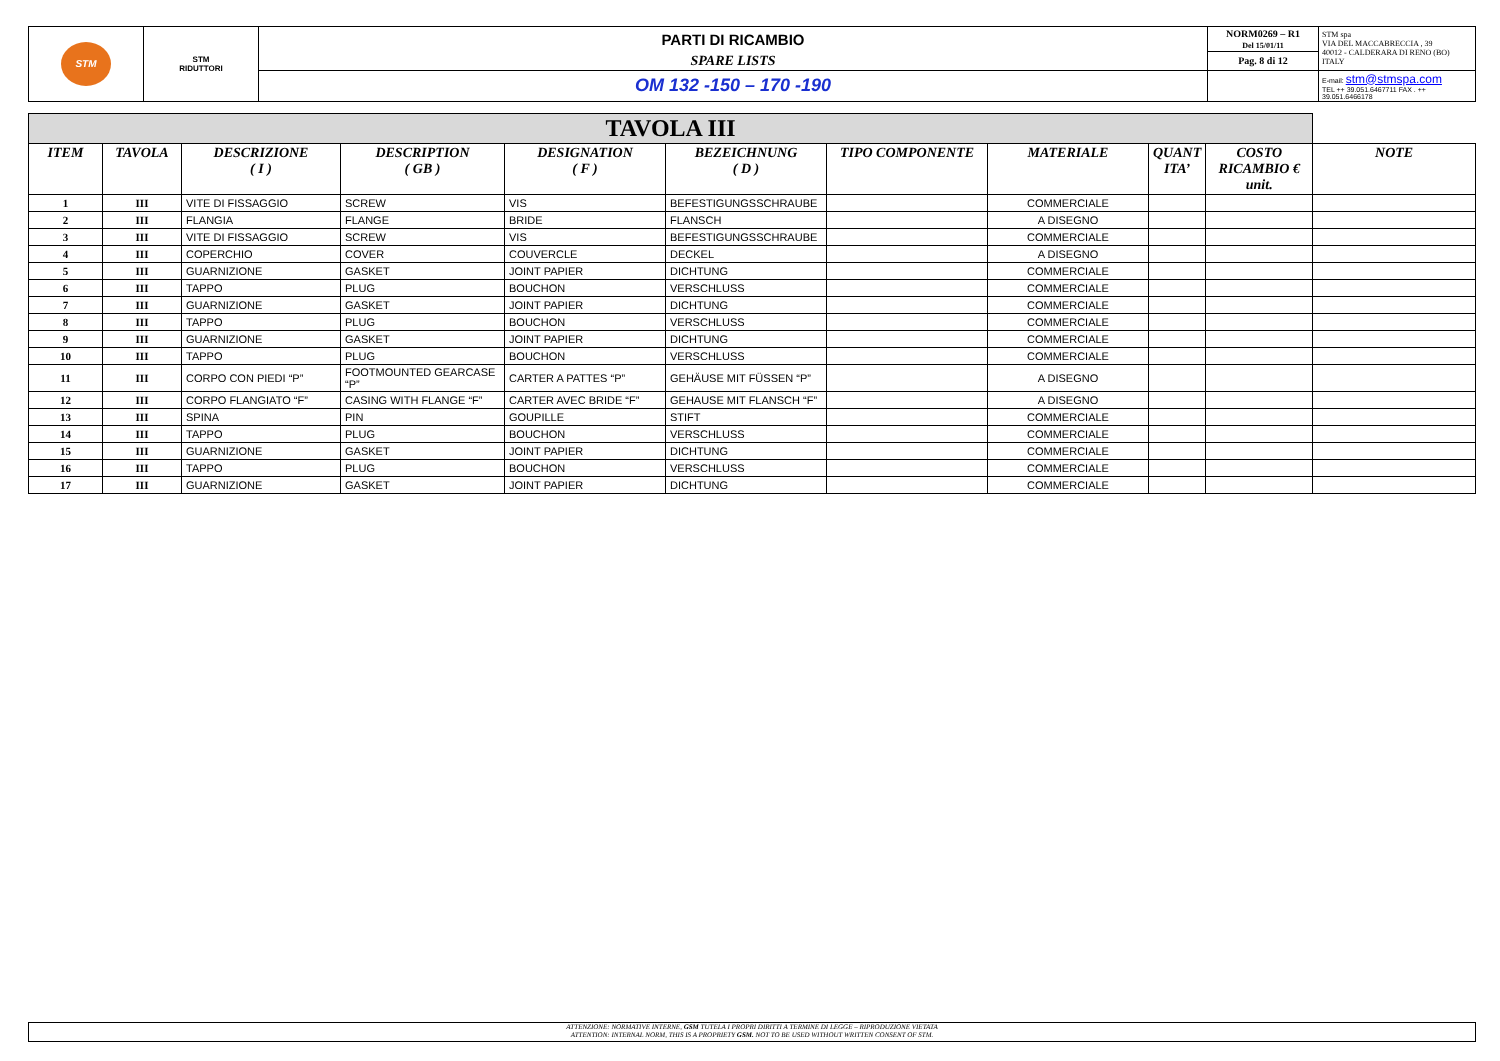| STM | STM RIDUTTORI | PARTI DI RICAMBIO | NORM0269 – R1 Del 15/01/11 | STM spa VIA DEL MACCABRECCIA , 39 40012 - CALDERARA DI RENO (BO) ITALY |
| | | SPARE LISTS | Pag. 8 di 12 | |
| | | OM 132 -150 – 170 -190 | | E-mail: stm@stmspa.com TEL ++ 39.051.6467711 FAX . ++ 39.051.6466178 |
| TAVOLA III | | | | | | | | | | |
| ITEM | TAVOLA | DESCRIZIONE ( I ) | DESCRIPTION ( GB ) | DESIGNATION ( F ) | BEZEICHNUNG ( D ) | TIPO COMPONENTE | MATERIALE | QUANT ITA’ | COSTO RICAMBIO € unit. | NOTE |
| 1 | III | VITE DI FISSAGGIO | SCREW | VIS | BEFESTIGUNGSSCHRAUBE | | COMMERCIALE | | | |
| 2 | III | FLANGIA | FLANGE | BRIDE | FLANSCH | | A DISEGNO | | | |
| 3 | III | VITE DI FISSAGGIO | SCREW | VIS | BEFESTIGUNGSSCHRAUBE | | COMMERCIALE | | | |
| 4 | III | COPERCHIO | COVER | COUVERCLE | DECKEL | | A DISEGNO | | | |
| 5 | III | GUARNIZIONE | GASKET | JOINT PAPIER | DICHTUNG | | COMMERCIALE | | | |
| 6 | III | TAPPO | PLUG | BOUCHON | VERSCHLUSS | | COMMERCIALE | | | |
| 7 | III | GUARNIZIONE | GASKET | JOINT PAPIER | DICHTUNG | | COMMERCIALE | | | |
| 8 | III | TAPPO | PLUG | BOUCHON | VERSCHLUSS | | COMMERCIALE | | | |
| 9 | III | GUARNIZIONE | GASKET | JOINT PAPIER | DICHTUNG | | COMMERCIALE | | | |
| 10 | III | TAPPO | PLUG | BOUCHON | VERSCHLUSS | | COMMERCIALE | | | |
| 11 | III | CORPO CON PIEDI “P” | FOOTMOUNTED GEARCASE “P” | CARTER A PATTES “P” | GEHÄUSE MIT FÜSSEN “P” | | A DISEGNO | | | |
| 12 | III | CORPO FLANGIATO “F” | CASING WITH FLANGE “F” | CARTER AVEC BRIDE “F” | GEHAUSE MIT FLANSCH “F” | | A DISEGNO | | | |
| 13 | III | SPINA | PIN | GOUPILLE | STIFT | | COMMERCIALE | | | |
| 14 | III | TAPPO | PLUG | BOUCHON | VERSCHLUSS | | COMMERCIALE | | | |
| 15 | III | GUARNIZIONE | GASKET | JOINT PAPIER | DICHTUNG | | COMMERCIALE | | | |
| 16 | III | TAPPO | PLUG | BOUCHON | VERSCHLUSS | | COMMERCIALE | | | |
| 17 | III | GUARNIZIONE | GASKET | JOINT PAPIER | DICHTUNG | | COMMERCIALE | | | |
ATTENZIONE: NORMATIVE INTERNE, GSM TUTELA I PROPRI DIRITTI A TERMINE DI LEGGE – RIPRODUZIONE VIETATA
ATTENTION: INTERNAL NORM, THIS IS A PROPRIETY GSM. NOT TO BE USED WITHOUT WRITTEN CONSENT OF STM.